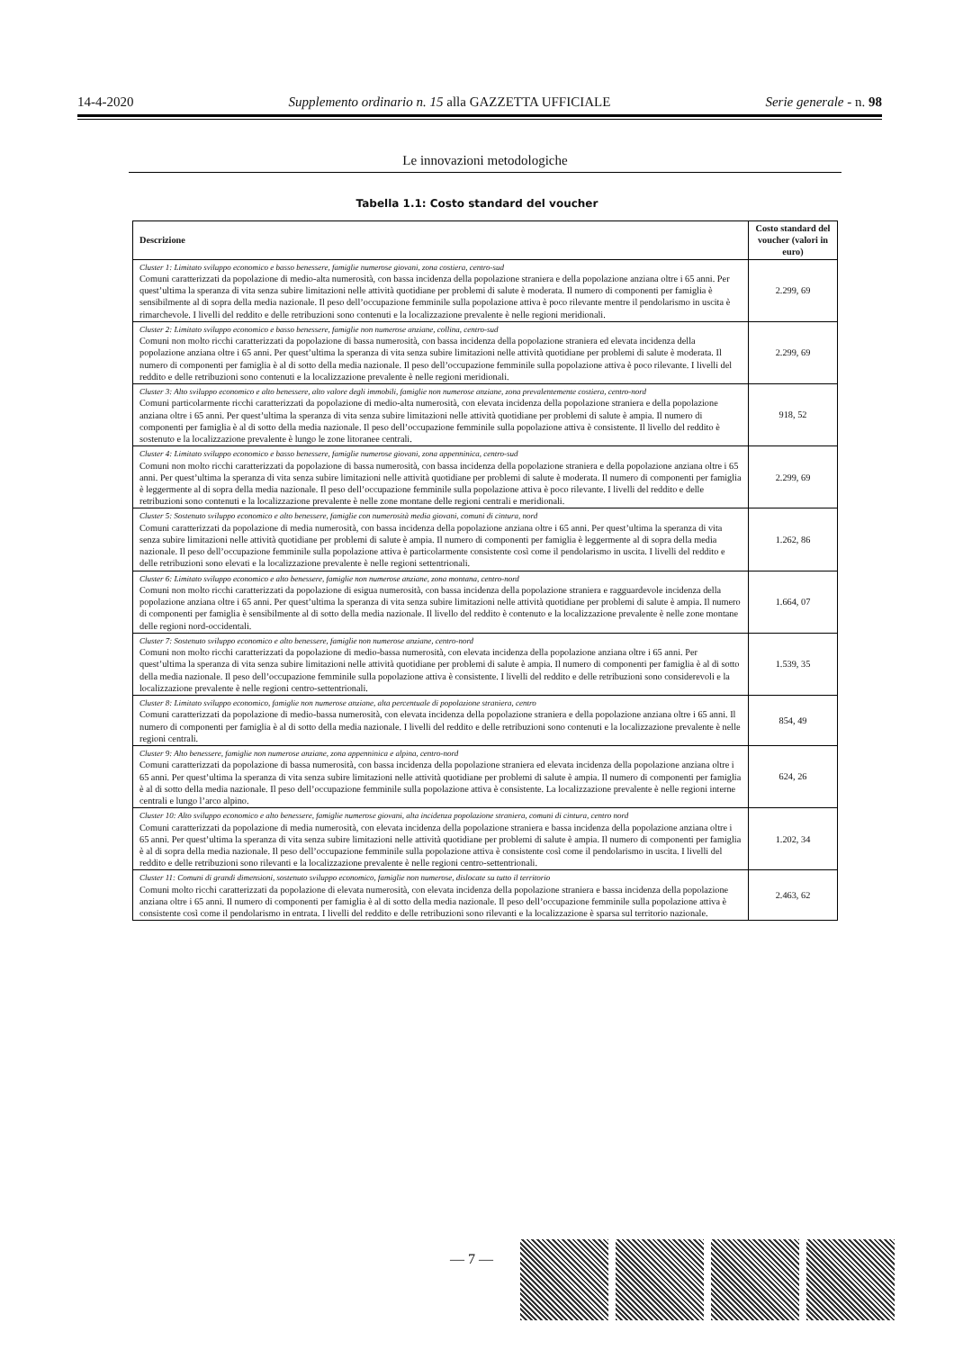14-4-2020 Supplemento ordinario n. 15 alla GAZZETTA UFFICIALE Serie generale - n. 98
Le innovazioni metodologiche
Tabella 1.1: Costo standard del voucher
| Descrizione | Costo standard del voucher (valori in euro) |
| --- | --- |
| Cluster 1: Limitato sviluppo economico e basso benessere, famiglie numerose giovani, zona costiera, centro-sud Comuni caratterizzati da popolazione di medio-alta numerosità, con bassa incidenza della popolazione straniera e della popolazione anziana oltre i 65 anni. Per quest’ultima la speranza di vita senza subire limitazioni nelle attività quotidiane per problemi di salute è moderata. Il numero di componenti per famiglia è sensibilmente al di sopra della media nazionale. Il peso dell’occupazione femminile sulla popolazione attiva è poco rilevante mentre il pendolarismo in uscita è rimarchevole. I livelli del reddito e delle retribuzioni sono contenuti e la localizzazione prevalente è nelle regioni meridionali. | 2.299, 69 |
| Cluster 2: Limitato sviluppo economico e basso benessere, famiglie non numerose anziane, collina, centro-sud Comuni non molto ricchi caratterizzati da popolazione di bassa numerosità, con bassa incidenza della popolazione straniera ed elevata incidenza della popolazione anziana oltre i 65 anni. Per quest’ultima la speranza di vita senza subire limitazioni nelle attività quotidiane per problemi di salute è moderata. Il numero di componenti per famiglia è al di sotto della media nazionale. Il peso dell’occupazione femminile sulla popolazione attiva è poco rilevante. I livelli del reddito e delle retribuzioni sono contenuti e la localizzazione prevalente è nelle regioni meridionali. | 2.299, 69 |
| Cluster 3: Alto sviluppo economico e alto benessere, alto valore degli immobili, famiglie non numerose anziane, zona prevalentemente costiera, centro-nord Comuni particolarmente ricchi caratterizzati da popolazione di medio-alta numerosità, con elevata incidenza della popolazione straniera e della popolazione anziana oltre i 65 anni. Per quest’ultima la speranza di vita senza subire limitazioni nelle attività quotidiane per problemi di salute è ampia. Il numero di componenti per famiglia è al di sotto della media nazionale. Il peso dell’occupazione femminile sulla popolazione attiva è consistente. Il livello del reddito è sostenuto e la localizzazione prevalente è lungo le zone litoranee centrali. | 918, 52 |
| Cluster 4: Limitato sviluppo economico e basso benessere, famiglie numerose giovani, zona appenninica, centro-sud Comuni non molto ricchi caratterizzati da popolazione di bassa numerosità, con bassa incidenza della popolazione straniera e della popolazione anziana oltre i 65 anni. Per quest’ultima la speranza di vita senza subire limitazioni nelle attività quotidiane per problemi di salute è moderata. Il numero di componenti per famiglia è leggermente al di sopra della media nazionale. Il peso dell’occupazione femminile sulla popolazione attiva è poco rilevante. I livelli del reddito e delle retribuzioni sono contenuti e la localizzazione prevalente è nelle zone montane delle regioni centrali e meridionali. | 2.299, 69 |
| Cluster 5: Sostenuto sviluppo economico e alto benessere, famiglie con numerosità media giovani, comuni di cintura, nord Comuni caratterizzati da popolazione di media numerosità, con bassa incidenza della popolazione anziana oltre i 65 anni. Per quest’ultima la speranza di vita senza subire limitazioni nelle attività quotidiane per problemi di salute è ampia. Il numero di componenti per famiglia è leggermente al di sopra della media nazionale. Il peso dell’occupazione femminile sulla popolazione attiva è particolarmente consistente così come il pendolarismo in uscita. I livelli del reddito e delle retribuzioni sono elevati e la localizzazione prevalente è nelle regioni settentrionali. | 1.262, 86 |
| Cluster 6: Limitato sviluppo economico e alto benessere, famiglie non numerose anziane, zona montana, centro-nord Comuni non molto ricchi caratterizzati da popolazione di esigua numerosità, con bassa incidenza della popolazione straniera e ragguardevole incidenza della popolazione anziana oltre i 65 anni. Per quest’ultima la speranza di vita senza subire limitazioni nelle attività quotidiane per problemi di salute è ampia. Il numero di componenti per famiglia è sensibilmente al di sotto della media nazionale. Il livello del reddito è contenuto e la localizzazione prevalente è nelle zone montane delle regioni nord-occidentali. | 1.664, 07 |
| Cluster 7: Sostenuto sviluppo economico e alto benessere, famiglie non numerose anziane, centro-nord Comuni non molto ricchi caratterizzati da popolazione di medio-bassa numerosità, con elevata incidenza della popolazione anziana oltre i 65 anni. Per quest’ultima la speranza di vita senza subire limitazioni nelle attività quotidiane per problemi di salute è ampia. Il numero di componenti per famiglia è al di sotto della media nazionale. Il peso dell’occupazione femminile sulla popolazione attiva è consistente. I livelli del reddito e delle retribuzioni sono considerevoli e la localizzazione prevalente è nelle regioni centro-settentrionali. | 1.539, 35 |
| Cluster 8: Limitato sviluppo economico, famiglie non numerose anziane, alta percentuale di popolazione straniera, centro Comuni caratterizzati da popolazione di medio-bassa numerosità, con elevata incidenza della popolazione straniera e della popolazione anziana oltre i 65 anni. Il numero di componenti per famiglia è al di sotto della media nazionale. I livelli del reddito e delle retribuzioni sono contenuti e la localizzazione prevalente è nelle regioni centrali. | 854, 49 |
| Cluster 9: Alto benessere, famiglie non numerose anziane, zona appenninica e alpina, centro-nord Comuni caratterizzati da popolazione di bassa numerosità, con bassa incidenza della popolazione straniera ed elevata incidenza della popolazione anziana oltre i 65 anni. Per quest’ultima la speranza di vita senza subire limitazioni nelle attività quotidiane per problemi di salute è ampia. Il numero di componenti per famiglia è al di sotto della media nazionale. Il peso dell’occupazione femminile sulla popolazione attiva è consistente. La localizzazione prevalente è nelle regioni interne centrali e lungo l’arco alpino. | 624, 26 |
| Cluster 10: Alto sviluppo economico e alto benessere, famiglie numerose giovani, alta incidenza popolazione straniera, comuni di cintura, centro nord Comuni caratterizzati da popolazione di media numerosità, con elevata incidenza della popolazione straniera e bassa incidenza della popolazione anziana oltre i 65 anni. Per quest’ultima la speranza di vita senza subire limitazioni nelle attività quotidiane per problemi di salute è ampia. Il numero di componenti per famiglia è al di sopra della media nazionale. Il peso dell’occupazione femminile sulla popolazione attiva è consistente così come il pendolarismo in uscita. I livelli del reddito e delle retribuzioni sono rilevanti e la localizzazione prevalente è nelle regioni centro-settentrionali. | 1.202, 34 |
| Cluster 11: Comuni di grandi dimensioni, sostenuto sviluppo economico, famiglie non numerose, dislocate su tutto il territorio Comuni molto ricchi caratterizzati da popolazione di elevata numerosità, con elevata incidenza della popolazione straniera e bassa incidenza della popolazione anziana oltre i 65 anni. Il numero di componenti per famiglia è al di sotto della media nazionale. Il peso dell’occupazione femminile sulla popolazione attiva è consistente così come il pendolarismo in entrata. I livelli del reddito e delle retribuzioni sono rilevanti e la localizzazione è sparsa sul territorio nazionale. | 2.463, 62 |
— 7 —